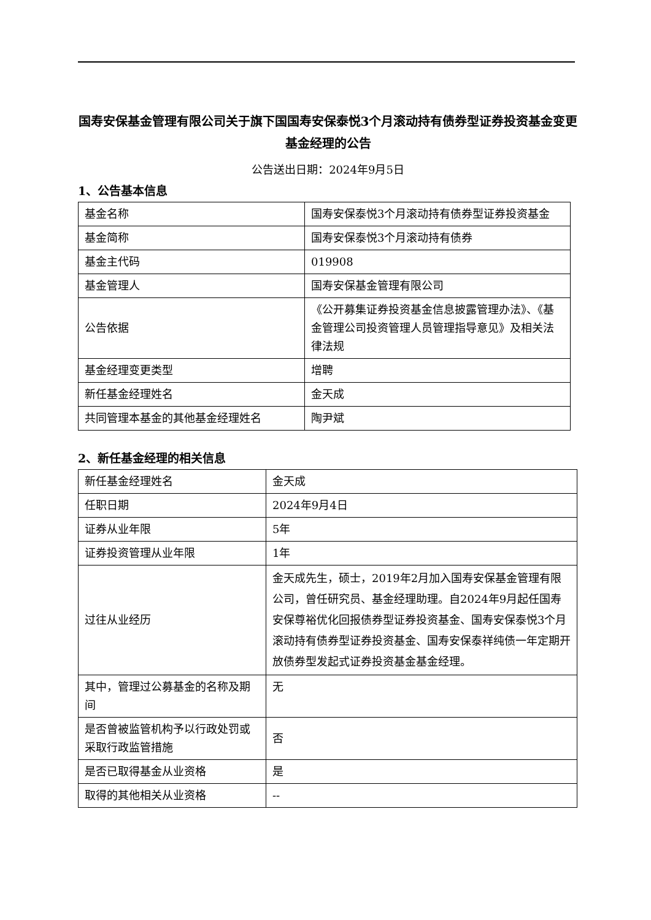国寿安保基金管理有限公司关于旗下国国寿安保泰悦3个月滚动持有债券型证券投资基金变更基金经理的公告
公告送出日期：2024年9月5日
1、公告基本信息
| 基金名称 | 国寿安保泰悦3个月滚动持有债券型证券投资基金 |
| 基金简称 | 国寿安保泰悦3个月滚动持有债券 |
| 基金主代码 | 019908 |
| 基金管理人 | 国寿安保基金管理有限公司 |
| 公告依据 | 《公开募集证券投资基金信息披露管理办法》、《基金管理公司投资管理人员管理指导意见》及相关法律法规 |
| 基金经理变更类型 | 增聘 |
| 新任基金经理姓名 | 金天成 |
| 共同管理本基金的其他基金经理姓名 | 陶尹斌 |
2、新任基金经理的相关信息
| 新任基金经理姓名 | 金天成 |
| 任职日期 | 2024年9月4日 |
| 证券从业年限 | 5年 |
| 证券投资管理从业年限 | 1年 |
| 过往从业经历 | 金天成先生，硕士，2019年2月加入国寿安保基金管理有限公司，曾任研究员、基金经理助理。自2024年9月起任国寿安保尊裕优化回报债券型证券投资基金、国寿安保泰悦3个月滚动持有债券型证券投资基金、国寿安保泰祥纯债一年定期开放债券型发起式证券投资基金基金经理。 |
| 其中，管理过公募基金的名称及期间 | 无 |
| 是否曾被监管机构予以行政处罚或采取行政监管措施 | 否 |
| 是否已取得基金从业资格 | 是 |
| 取得的其他相关从业资格 | -- |